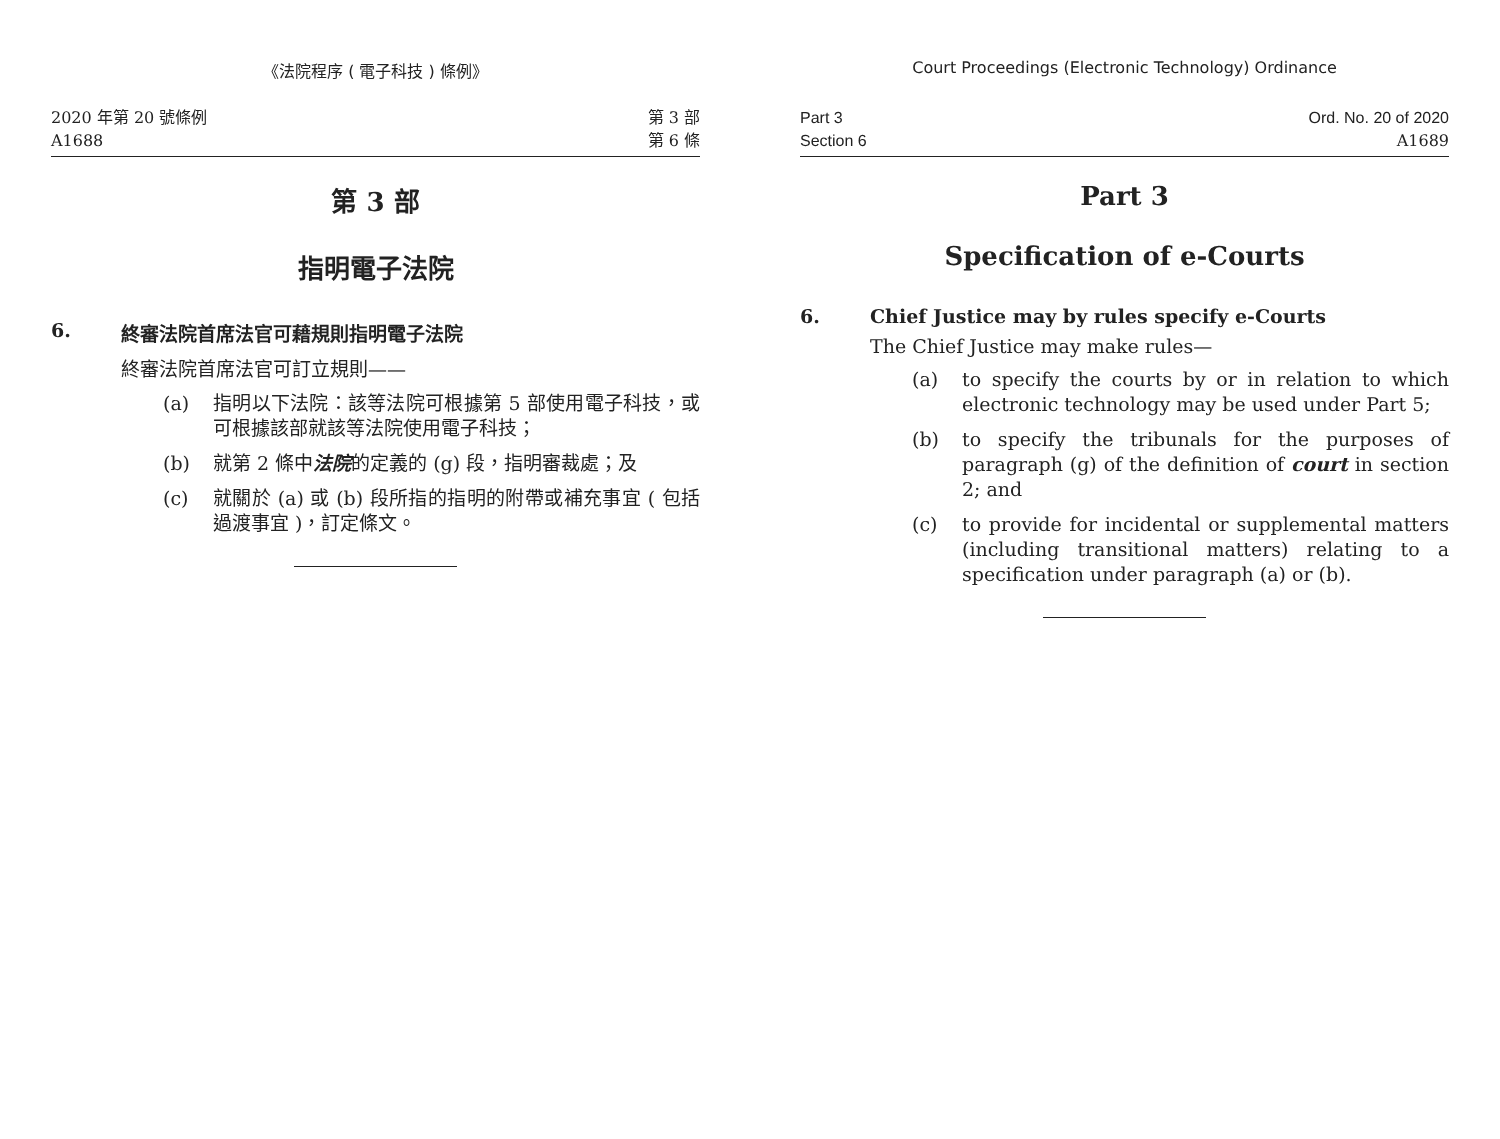《法院程序 ( 電子科技 ) 條例》
2020 年第 20 號條例
A1688
第 3 部
第 6 條
第 3 部
指明電子法院
6. 終審法院首席法官可藉規則指明電子法院
終審法院首席法官可訂立規則——
(a) 指明以下法院：該等法院可根據第 5 部使用電子科技，或可根據該部就該等法院使用電子科技；
(b) 就第 2 條中法院的定義的 (g) 段，指明審裁處；及
(c) 就關於 (a) 或 (b) 段所指的指明的附帶或補充事宜 ( 包括過渡事宜 )，訂定條文。
Court Proceedings (Electronic Technology) Ordinance
Part 3
Section 6
Ord. No. 20 of 2020
A1689
Part 3
Specification of e-Courts
6. Chief Justice may by rules specify e-Courts
The Chief Justice may make rules—
(a) to specify the courts by or in relation to which electronic technology may be used under Part 5;
(b) to specify the tribunals for the purposes of paragraph (g) of the definition of court in section 2; and
(c) to provide for incidental or supplemental matters (including transitional matters) relating to a specification under paragraph (a) or (b).